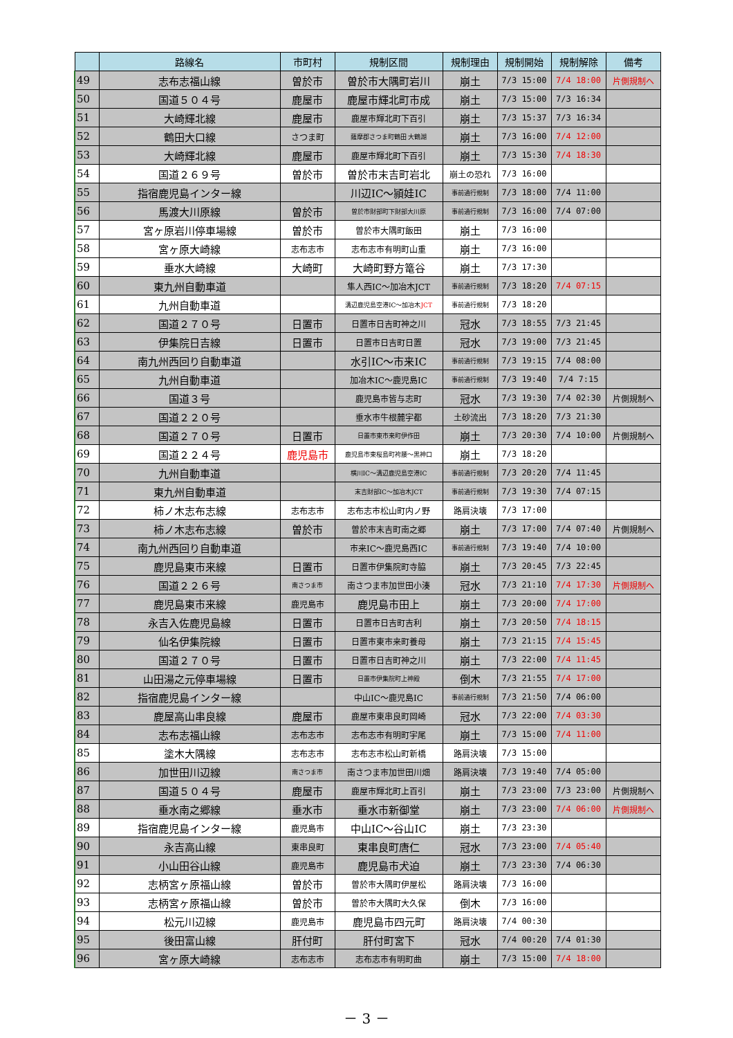| | 路線名 | 市町村 | 規制区間 | 規制理由 | 規制開始 | 規制解除 | 備考 |
| --- | --- | --- | --- | --- | --- | --- | --- |
| 49 | 志布志福山線 | 曽於市 | 曽於市大隅町岩川 | 崩土 | 7/3 15:00 | 7/4 18:00 | 片側規制へ |
| 50 | 国道５０４号 | 鹿屋市 | 鹿屋市輝北町市成 | 崩土 | 7/3 15:00 | 7/3 16:34 | |
| 51 | 大崎輝北線 | 鹿屋市 | 鹿屋市輝北町下百引 | 崩土 | 7/3 15:37 | 7/3 16:34 | |
| 52 | 鶴田大口線 | さつま町 | 薩摩郡さつま町鶴田 大鶴湖 | 崩土 | 7/3 16:00 | 7/4 12:00 | |
| 53 | 大崎輝北線 | 鹿屋市 | 鹿屋市輝北町下百引 | 崩土 | 7/3 15:30 | 7/4 18:30 | |
| 54 | 国道２６９号 | 曽於市 | 曽於市末吉町岩北 | 崩土の恐れ | 7/3 16:00 | | |
| 55 | 指宿鹿児島インター線 | | 川辺IC～頴娃IC | 事前通行規制 | 7/3 18:00 | 7/4 11:00 | |
| 56 | 馬渡大川原線 | 曽於市 | 曽於市財部町下財部大川原 | 事前通行規制 | 7/3 16:00 | 7/4 07:00 | |
| 57 | 宮ヶ原岩川停車場線 | 曽於市 | 曽於市大隅町飯田 | 崩土 | 7/3 16:00 | | |
| 58 | 宮ヶ原大崎線 | 志布志市 | 志布志市有明町山重 | 崩土 | 7/3 16:00 | | |
| 59 | 垂水大崎線 | 大崎町 | 大崎町野方篭谷 | 崩土 | 7/3 17:30 | | |
| 60 | 東九州自動車道 | | 隼人西IC～加冶木JCT | 事前通行規制 | 7/3 18:20 | 7/4 07:15 | |
| 61 | 九州自動車道 | | 溝辺鹿児島空港IC～加冶木 JCT | 事前通行規制 | 7/3 18:20 | | |
| 62 | 国道２７０号 | 日置市 | 日置市日吉町神之川 | 冠水 | 7/3 18:55 | 7/3 21:45 | |
| 63 | 伊集院日吉線 | 日置市 | 日置市日吉町日置 | 冠水 | 7/3 19:00 | 7/3 21:45 | |
| 64 | 南九州西回り自動車道 | | 水引IC～市来IC | 事前通行規制 | 7/3 19:15 | 7/4 08:00 | |
| 65 | 九州自動車道 | | 加冶木IC～鹿児島IC | 事前通行規制 | 7/3 19:40 | 7/4 7:15 | |
| 66 | 国道３号 | | 鹿児島市皆与志町 | 冠水 | 7/3 19:30 | 7/4 02:30 | 片側規制へ |
| 67 | 国道２２０号 | | 垂水市牛根麓宇都 | 土砂流出 | 7/3 18:20 | 7/3 21:30 | |
| 68 | 国道２７０号 | 日置市 | 日置市東市来町伊作田 | 崩土 | 7/3 20:30 | 7/4 10:00 | 片側規制へ |
| 69 | 国道２２４号 | 鹿児島市 | 鹿児島市東桜島町袴腰～黒神口 | 崩土 | 7/3 18:20 | | |
| 70 | 九州自動車道 | | 横川IC～溝辺鹿児島空港IC | 事前通行規制 | 7/3 20:20 | 7/4 11:45 | |
| 71 | 東九州自動車道 | | 末吉財部IC～加冶木JCT | 事前通行規制 | 7/3 19:30 | 7/4 07:15 | |
| 72 | 柿ノ木志布志線 | 志布志市 | 志布志市松山町内ノ野 | 路肩決壊 | 7/3 17:00 | | |
| 73 | 柿ノ木志布志線 | 曽於市 | 曽於市末吉町南之郷 | 崩土 | 7/3 17:00 | 7/4 07:40 | 片側規制へ |
| 74 | 南九州西回り自動車道 | | 市来IC～鹿児島西IC | 事前通行規制 | 7/3 19:40 | 7/4 10:00 | |
| 75 | 鹿児島東市来線 | 日置市 | 日置市伊集院町寺脇 | 崩土 | 7/3 20:45 | 7/3 22:45 | |
| 76 | 国道２２６号 | 南さつま市 | 南さつま市加世田小湊 | 冠水 | 7/3 21:10 | 7/4 17:30 | 片側規制へ |
| 77 | 鹿児島東市来線 | 鹿児島市 | 鹿児島市田上 | 崩土 | 7/3 20:00 | 7/4 17:00 | |
| 78 | 永吉入佐鹿児島線 | 日置市 | 日置市日吉町吉利 | 崩土 | 7/3 20:50 | 7/4 18:15 | |
| 79 | 仙名伊集院線 | 日置市 | 日置市東市来町養母 | 崩土 | 7/3 21:15 | 7/4 15:45 | |
| 80 | 国道２７０号 | 日置市 | 日置市日吉町神之川 | 崩土 | 7/3 22:00 | 7/4 11:45 | |
| 81 | 山田湯之元停車場線 | 日置市 | 日置市伊集院町上神殿 | 倒木 | 7/3 21:55 | 7/4 17:00 | |
| 82 | 指宿鹿児島インター線 | | 中山IC～鹿児島IC | 事前通行規制 | 7/3 21:50 | 7/4 06:00 | |
| 83 | 鹿屋高山串良線 | 鹿屋市 | 鹿屋市東串良町岡崎 | 冠水 | 7/3 22:00 | 7/4 03:30 | |
| 84 | 志布志福山線 | 志布志市 | 志布志市有明町宇尾 | 崩土 | 7/3 15:00 | 7/4 11:00 | |
| 85 | 塗木大隅線 | 志布志市 | 志布志市松山町新橋 | 路肩決壊 | 7/3 15:00 | | |
| 86 | 加世田川辺線 | 南さつま市 | 南さつま市加世田川畑 | 路肩決壊 | 7/3 19:40 | 7/4 05:00 | |
| 87 | 国道５０４号 | 鹿屋市 | 鹿屋市輝北町上百引 | 崩土 | 7/3 23:00 | 7/3 23:00 | 片側規制へ |
| 88 | 垂水南之郷線 | 垂水市 | 垂水市新御堂 | 崩土 | 7/3 23:00 | 7/4 06:00 | 片側規制へ |
| 89 | 指宿鹿児島インター線 | 鹿児島市 | 中山IC～谷山IC | 崩土 | 7/3 23:30 | | |
| 90 | 永吉高山線 | 東串良町 | 東串良町唐仁 | 冠水 | 7/3 23:00 | 7/4 05:40 | |
| 91 | 小山田谷山線 | 鹿児島市 | 鹿児島市犬迫 | 崩土 | 7/3 23:30 | 7/4 06:30 | |
| 92 | 志柄宮ヶ原福山線 | 曽於市 | 曽於市大隅町伊屋松 | 路肩決壊 | 7/3 16:00 | | |
| 93 | 志柄宮ヶ原福山線 | 曽於市 | 曽於市大隅町大久保 | 倒木 | 7/3 16:00 | | |
| 94 | 松元川辺線 | 鹿児島市 | 鹿児島市四元町 | 路肩決壊 | 7/4 00:30 | | |
| 95 | 後田富山線 | 肝付町 | 肝付町宮下 | 冠水 | 7/4 00:20 | 7/4 01:30 | |
| 96 | 宮ヶ原大崎線 | 志布志市 | 志布志市有明町曲 | 崩土 | 7/3 15:00 | 7/4 18:00 | |
－ 3 －